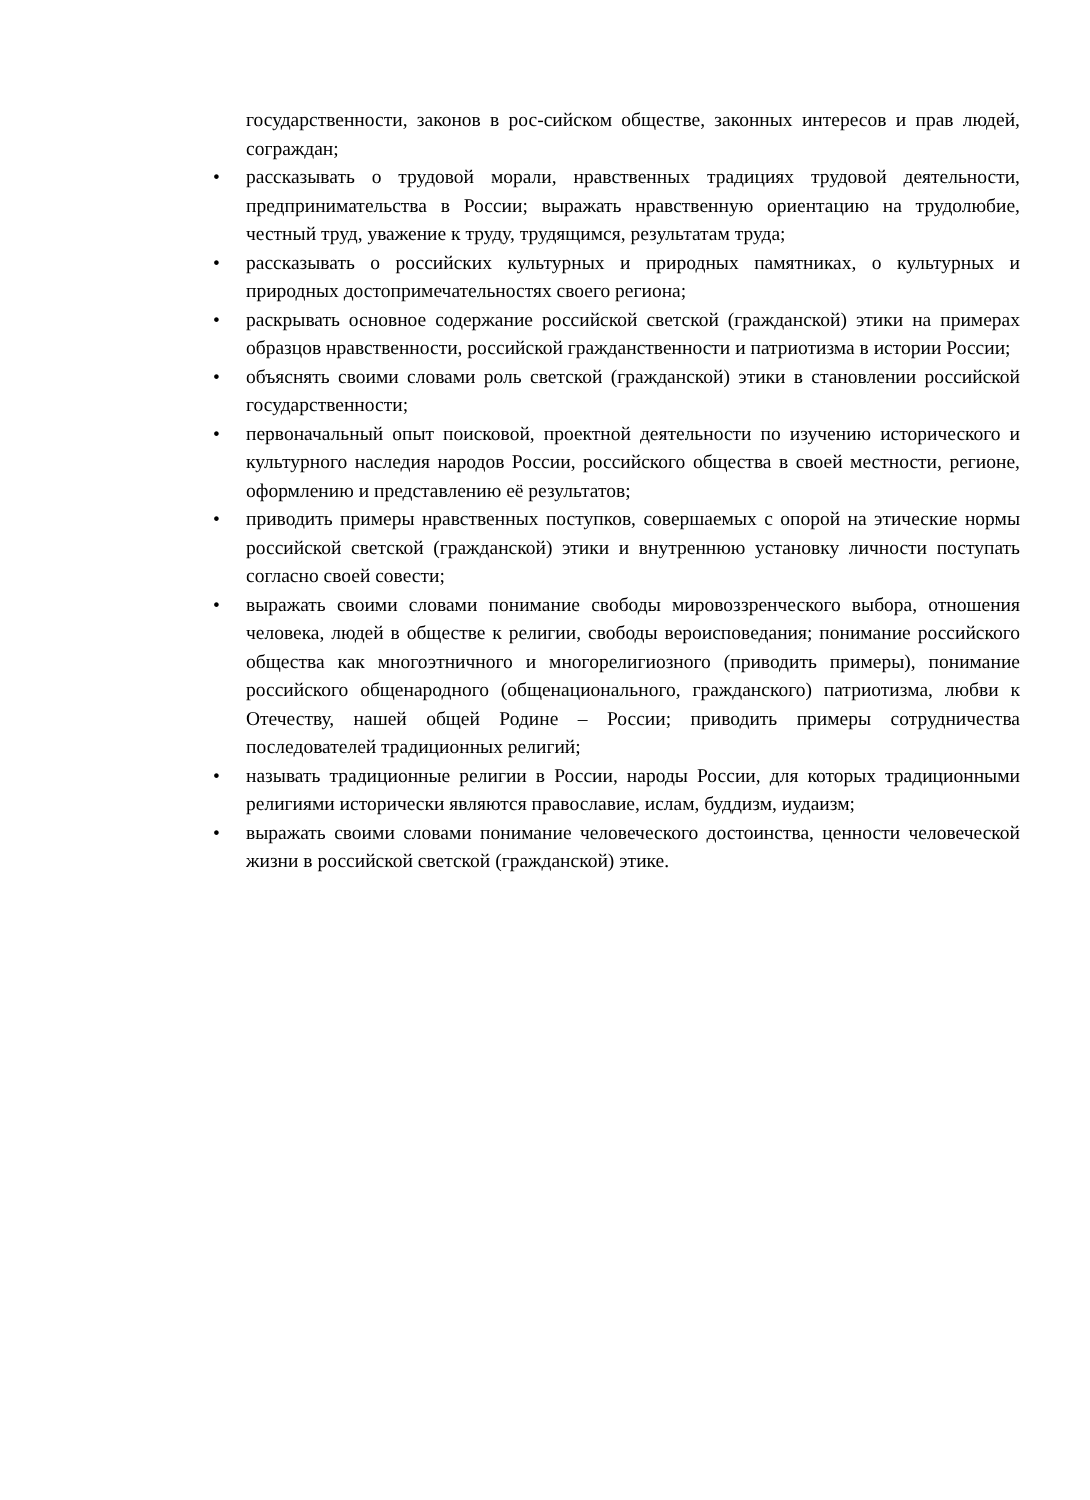государственности, законов в рос-сийском обществе, законных интересов и прав людей, сограждан;
• рассказывать о трудовой морали, нравственных традициях трудовой деятельности, предпринимательства в России; выражать нравственную ориентацию на трудолюбие, честный труд, уважение к труду, трудящимся, результатам труда;
• рассказывать о российских культурных и природных памятниках, о культурных и природных достопримечательностях своего региона;
• раскрывать основное содержание российской светской (гражданской) этики на примерах образцов нравственности, российской гражданственности и патриотизма в истории России;
• объяснять своими словами роль светской (гражданской) этики в становлении российской государственности;
• первоначальный опыт поисковой, проектной деятельности по изучению исторического и культурного наследия народов России, российского общества в своей местности, регионе, оформлению и представлению её результатов;
• приводить примеры нравственных поступков, совершаемых с опорой на этические нормы российской светской (гражданской) этики и внутреннюю установку личности поступать согласно своей совести;
• выражать своими словами понимание свободы мировоззренческого выбора, отношения человека, людей в обществе к религии, свободы вероисповедания; понимание российского общества как многоэтничного и многорелигиозного (приводить примеры), понимание российского общенародного (общенационального, гражданского) патриотизма, любви к Отечеству, нашей общей Родине – России; приводить примеры сотрудничества последователей традиционных религий;
• называть традиционные религии в России, народы России, для которых традиционными религиями исторически являются православие, ислам, буддизм, иудаизм;
• выражать своими словами понимание человеческого достоинства, ценности человеческой жизни в российской светской (гражданской) этике.